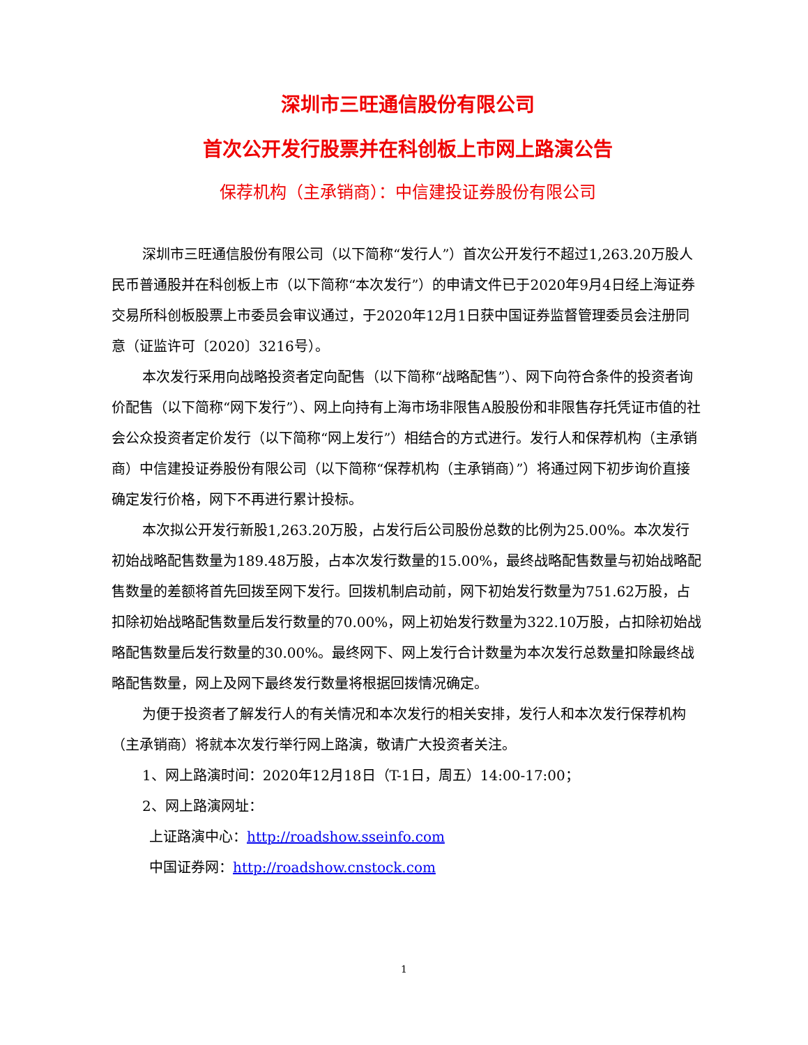深圳市三旺通信股份有限公司
首次公开发行股票并在科创板上市网上路演公告
保荐机构（主承销商）：中信建投证券股份有限公司
深圳市三旺通信股份有限公司（以下简称“发行人”）首次公开发行不超过1,263.20万股人民币普通股并在科创板上市（以下简称“本次发行”）的申请文件已于2020年9月4日经上海证券交易所科创板股票上市委员会审议通过，于2020年12月1日获中国证券监督管理委员会注册同意（证监许可〔2020〕3216号）。
本次发行采用向战略投资者定向配售（以下简称“战略配售”）、网下向符合条件的投资者询价配售（以下简称“网下发行”）、网上向持有上海市场非限售A股股份和非限售存托凭证市值的社会公众投资者定价发行（以下简称“网上发行”）相结合的方式进行。发行人和保荐机构（主承销商）中信建投证券股份有限公司（以下简称“保荐机构（主承销商）”）将通过网下初步询价直接确定发行价格，网下不再进行累计投标。
本次拟公开发行新股1,263.20万股，占发行后公司股份总数的比例为25.00%。本次发行初始战略配售数量为189.48万股，占本次发行数量的15.00%，最终战略配售数量与初始战略配售数量的差额将首先回拨至网下发行。回拨机制启动前，网下初始发行数量为751.62万股，占扣除初始战略配售数量后发行数量的70.00%，网上初始发行数量为322.10万股，占扣除初始战略配售数量后发行数量的30.00%。最终网下、网上发行合计数量为本次发行总数量扣除最终战略配售数量，网上及网下最终发行数量将根据回拨情况确定。
为便于投资者了解发行人的有关情况和本次发行的相关安排，发行人和本次发行保荐机构（主承销商）将就本次发行举行网上路演，敬请广大投资者关注。
1、网上路演时间：2020年12月18日（T-1日，周五）14:00-17:00；
2、网上路演网址：
上证路演中心：http://roadshow.sseinfo.com
中国证券网：http://roadshow.cnstock.com
1